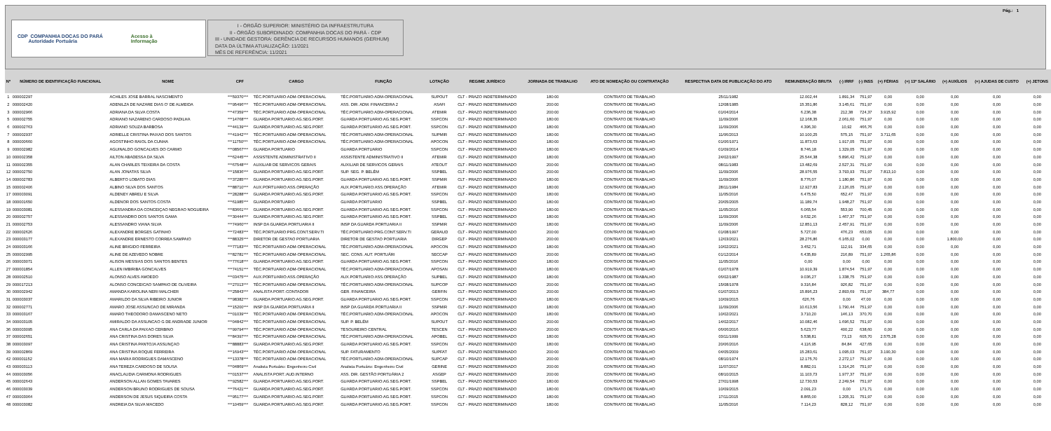Pág.: 1
CDP COMPANHIA DOCAS DO PARÁ
Autoridade Portuária Acesso à
Informação
I - ÓRGÃO SUPERIOR: MINISTÉRIO DA INFRAESTRUTURA
II - ÓRGÃO SUBORDINADO: COMPANHIA DOCAS DO PARÁ - CDP
III - UNIDADE GESTORA: GERÊNCIA DE RECURSOS HUMANOS (GERHUM)
DATA DA ÚLTIMA ATUALIZAÇÃO: 11/2021
MÊS DE REFERÊNCIA: 11/2021
| Nº | NÚMERO DE IDENTIFICAÇÃO FUNCIONAL | NOME | CPF | CARGO | FUNÇÃO | LOTAÇÃO | REGIME JURÍDICO | JORNADA DE TRABALHO | ATO DE NOMEAÇÃO OU CONTRATAÇÃO | RESPECTIVA DATA DE PUBLICAÇÃO DO ATO | REMUNERAÇÃO BRUTA | (-) IRRF | (-) INSS | (+) FÉRIAS | (+) 13º SALÁRIO | (+) AUXÍLIOS | (+) AJUDAS DE CUSTO | (+) JETONS |
| --- | --- | --- | --- | --- | --- | --- | --- | --- | --- | --- | --- | --- | --- | --- | --- | --- | --- | --- |
| 1 | 000002297 | ACHILES JOSE BARRAL NASCIMENTO | ***59370*** | TÉC.PORTUARIO:ADM-OPERACIONAL | TÉC.PORTUARIO:ADM-OPERACIONAL | SUPOUT | CLT - PRAZO INDETERMINADO | 180:00 | CONTRATO DE TRABALHO | 25/11/1982 | 12.002,44 | 1.891,34 | 751,97 | 0,00 | 0,00 | 0,00 | 0,00 | 0,00 |
| 2 | 000002420 | ADENILZA DE NAZARE DIAS O' DE ALMEIDA | ***95496*** | TÉC.PORTUARIO:ADM-OPERACIONAL | ASS. DIR. ADM. FINANCEIRA 2 | ASAFI | CLT - PRAZO INDETERMINADO | 200:00 | CONTRATO DE TRABALHO | 12/08/1985 | 15.351,86 | 3.145,61 | 751,97 | 0,00 | 0,00 | 0,00 | 0,00 | 0,00 |
| 3 | 000002966 | ADRIANA DA SILVA COSTA | ***47359*** | TÉC.PORTUARIO:ADM-OPERACIONAL | TÉC.PORTUARIO:ADM-OPERACIONAL | ATEMIR | CLT - PRAZO INDETERMINADO | 200:00 | CONTRATO DE TRABALHO | 01/04/2014 | 6.236,38 | 212,38 | 724,37 | 3.915,92 | 0,00 | 0,00 | 0,00 | 0,00 |
| 5 | 000002755 | ADRIANO NAZARENO CARDOSO PADILHA | ***14768*** | GUARDA PORTUARIO:AG.SEG.PORT. | GUARDA PORTUARIO:AG.SEG.PORT. | SSPCON | CLT - PRAZO INDETERMINADO | 180:00 | CONTRATO DE TRABALHO | 11/09/2006 | 12.168,35 | 2.061,60 | 751,97 | 0,00 | 0,00 | 0,00 | 0,00 | 0,00 |
| 6 | 000002763 | ADRIANO SOUZA BARBOSA | ***44139*** | GUARDA PORTUARIO:AG.SEG.PORT. | GUARDA PORTUARIO:AG.SEG.PORT. | SSPCON | CLT - PRAZO INDETERMINADO | 180:00 | CONTRATO DE TRABALHO | 11/09/2006 | 4.396,30 | 10,92 | 466,76 | 0,00 | 0,00 | 0,00 | 0,00 | 0,00 |
| 7 | 000002937 | ADRIELLE CRISTINA PAIXAO DOS SANTOS | ***41942*** | TÉC.PORTUARIO:ADM-OPERACIONAL | TÉC.PORTUARIO:ADM-OPERACIONAL | SUPMIR | CLT - PRAZO INDETERMINADO | 180:00 | CONTRATO DE TRABALHO | 11/06/2013 | 10.100,25 | 575,15 | 751,97 | 3.711,65 | 0,00 | 0,00 | 0,00 | 0,00 |
| 8 | 000000660 | AGOSTINHO RAIOL DA CUNHA | ***11750*** | TÉC.PORTUARIO:ADM-OPERACIONAL | TÉC.PORTUARIO:ADM-OPERACIONAL | APOCON | CLT - PRAZO INDETERMINADO | 180:00 | CONTRATO DE TRABALHO | 01/06/1971 | 11.873,63 | 1.917,05 | 751,97 | 0,00 | 0,00 | 0,00 | 0,00 | 0,00 |
| 9 | 000002982 | AGUINALDO GONCALVES DO CARMO | ***08567*** | GUARDA PORTUARIO | GUARDA PORTUARIO | SSPCON | CLT - PRAZO INDETERMINADO | 180:00 | CONTRATO DE TRABALHO | 01/09/2014 | 8.746,18 | 1.329,05 | 751,97 | 0,00 | 0,00 | 0,00 | 0,00 | 0,00 |
| 10 | 000002358 | AILTON ABADESSA DA SILVA | ***62445*** | ASSISTENTE ADMINISTRATIVO II | ASSISTENTE ADMINISTRATIVO II | ATEMIR | CLT - PRAZO INDETERMINADO | 180:00 | CONTRATO DE TRABALHO | 24/02/1997 | 25.544,38 | 5.896,42 | 751,97 | 0,00 | 0,00 | 0,00 | 0,00 | 0,00 |
| 11 | 000002355 | ALAN CHARLES TEIXEIRA DA COSTA | ***67548*** | AUXILIAR DE SERVICOS GERAIS | AUXILIAR DE SERVICOS GERAIS | ATEOUT | CLT - PRAZO INDETERMINADO | 200:00 | CONTRATO DE TRABALHO | 08/11/1983 | 13.482,69 | 2.527,31 | 751,97 | 0,00 | 0,00 | 0,00 | 0,00 | 0,00 |
| 12 | 000002750 | ALAN JONATAS SILVA | ***15836*** | GUARDA PORTUARIO:AG.SEG.PORT. | SUP. SEG. P. BELÉM | SSPBEL | CLT - PRAZO INDETERMINADO | 200:00 | CONTRATO DE TRABALHO | 11/09/2006 | 28.976,55 | 3.793,93 | 751,97 | 7.813,10 | 0,00 | 0,00 | 0,00 | 0,00 |
| 14 | 000002783 | ALBERTO LOBATO DIAS | ***37285*** | GUARDA PORTUARIO:AG.SEG.PORT. | GUARDA PORTUARIO:AG.SEG.PORT. | SSPMIR | CLT - PRAZO INDETERMINADO | 180:00 | CONTRATO DE TRABALHO | 11/09/2006 | 8.776,07 | 1.180,86 | 751,97 | 0,00 | 0,00 | 0,00 | 0,00 | 0,00 |
| 15 | 000002406 | ALBINO SILVA DOS SANTOS | ***88710*** | AUX.PORTUARIO:ASS.OPERAÇÃO | AUX.PORTUARIO:ASS.OPERAÇÃO | ATEMIR | CLT - PRAZO INDETERMINADO | 180:00 | CONTRATO DE TRABALHO | 28/11/1984 | 12.927,83 | 2.126,05 | 751,97 | 0,00 | 0,00 | 0,00 | 0,00 | 0,00 |
| 17 | 000003091 | ALDENEY ABREU E SILVA | ***28288*** | GUARDA PORTUARIO:AG.SEG.PORT. | GUARDA PORTUARIO:AG.SEG.PORT. | SSPCON | CLT - PRAZO INDETERMINADO | 180:00 | CONTRATO DE TRABALHO | 11/05/2016 | 6.475,50 | 652,47 | 751,97 | 0,00 | 0,00 | 0,00 | 0,00 | 0,00 |
| 18 | 000001650 | ALDENOR DOS SANTOS COSTA | ***61985*** | GUARDA PORTUARIO | GUARDA PORTUARIO | SSPBEL | CLT - PRAZO INDETERMINADO | 180:00 | CONTRATO DE TRABALHO | 20/05/2005 | 11.189,74 | 1.948,27 | 751,97 | 0,00 | 0,00 | 0,00 | 0,00 | 0,00 |
| 19 | 000003081 | ALESSANDRA DA CONCEIÇAO NEGRAO NOGUEIRA | ***83661*** | GUARDA PORTUARIO:AG.SEG.PORT. | GUARDA PORTUARIO:AG.SEG.PORT. | SSPCON | CLT - PRAZO INDETERMINADO | 180:00 | CONTRATO DE TRABALHO | 11/05/2016 | 6.065,54 | 553,90 | 700,45 | 0,00 | 0,00 | 0,00 | 0,00 | 0,00 |
| 20 | 000002757 | ALESSANDRO DOS SANTOS GAMA | ***30444*** | GUARDA PORTUARIO:AG.SEG.PORT. | GUARDA PORTUARIO:AG.SEG.PORT. | SSPBEL | CLT - PRAZO INDETERMINADO | 180:00 | CONTRATO DE TRABALHO | 11/09/2006 | 9.632,26 | 1.467,37 | 751,97 | 0,00 | 0,00 | 0,00 | 0,00 | 0,00 |
| 21 | 000002753 | ALESSANDRO VIANA SILVA | ***74960*** | INSP DA GUARDA PORTUARIA II | INSP DA GUARDA PORTUARIA II | SSPMIR | CLT - PRAZO INDETERMINADO | 180:00 | CONTRATO DE TRABALHO | 11/09/2006 | 12.851,13 | 2.457,91 | 751,97 | 0,00 | 0,00 | 0,00 | 0,00 | 0,00 |
| 22 | 000002626 | ALEXANDRE BORGES GATINHO | ***72483*** | TÉC.PORTUARIO:PRG.CONT.SERV.TI | TÉC.PORTUARIO:PRG.CONT.SERV.TI | GERAUD | CLT - PRAZO INDETERMINADO | 200:00 | CONTRATO DE TRABALHO | 01/08/1997 | 5.727,00 | 476,23 | 653,05 | 0,00 | 0,00 | 0,00 | 0,00 | 0,00 |
| 23 | 000003177 | ALEXANDRE ERNESTO CORREA SAMPAIO | ***88325*** | DIRETOR DE GESTAO PORTUARIA | DIRETOR DE GESTAO PORTUARIA | DIRGEP | CLT - PRAZO INDETERMINADO | 200:00 | CONTRATO DE TRABALHO | 12/03/2021 | 28.276,86 | 6.165,02 | 0,00 | 0,00 | 0,00 | 1.800,00 | 0,00 | 0,00 |
| 24 | 000003166 | ALINE BRIGIDO FERREIRA | ***77183*** | TÉC.PORTUARIO:ADM-OPERACIONAL | TÉC.PORTUARIO:ADM-OPERACIONAL | APOCON | CLT - PRAZO INDETERMINADO | 180:00 | CONTRATO DE TRABALHO | 10/02/2021 | 3.452,71 | 112,91 | 334,65 | 0,00 | 0,00 | 0,00 | 0,00 | 0,00 |
| 25 | 000002995 | ALINE DE AZEVEDO NOBRE | ***82781*** | TÉC.PORTUARIO:ADM-OPERACIONAL | SEC. CONS. AUT. PORTUÁRI | SECCAP | CLT - PRAZO INDETERMINADO | 200:00 | CONTRATO DE TRABALHO | 01/12/2014 | 6.435,89 | 216,89 | 751,97 | 1.265,86 | 0,00 | 0,00 | 0,00 | 0,00 |
| 26 | 000003071 | ALISON MESSIAS DOS SANTOS BENTES | ***77618*** | GUARDA PORTUARIO:AG.SEG.PORT. | GUARDA PORTUARIO:AG.SEG.PORT. | SSPCON | CLT - PRAZO INDETERMINADO | 180:00 | CONTRATO DE TRABALHO | 11/05/2016 | 0,00 | 0,00 | 0,00 | 0,00 | 0,00 | 0,00 | 0,00 | 0,00 |
| 27 | 000001854 | ALLEN IMBIRIBA GONCALVES | ***74151*** | TÉC.PORTUARIO:ADM-OPERACIONAL | TÉC.PORTUARIO:ADM-OPERACIONAL | APOSAN | CLT - PRAZO INDETERMINADO | 180:00 | CONTRATO DE TRABALHO | 01/07/1978 | 10.919,39 | 1.874,54 | 751,97 | 0,00 | 0,00 | 0,00 | 0,00 | 0,00 |
| 28 | 000002510 | ALONSO ALVES AMOEDO | ***03475*** | AUX.PORTUARIO:ASS.OPERAÇÃO | AUX.PORTUARIO:ASS.OPERAÇÃO | SUPBEL | CLT - PRAZO INDETERMINADO | 180:00 | CONTRATO DE TRABALHO | 06/02/1987 | 9.036,27 | 1.338,75 | 751,97 | 0,00 | 0,00 | 0,00 | 0,00 | 0,00 |
| 29 | 000017213 | ALONSO CONCEICAO SAMPAIO DE OLIVEIRA | ***27013*** | TÉC.PORTUARIO:ADM-OPERACIONAL | TÉC.PORTUARIO:ADM-OPERACIONAL | SUPCOP | CLT - PRAZO INDETERMINADO | 200:00 | CONTRATO DE TRABALHO | 15/08/1978 | 9.316,84 | 926,82 | 751,97 | 0,00 | 0,00 | 0,00 | 0,00 | 0,00 |
| 30 | 000002942 | AMANDA KAROLINA NERI MALCHER | ***25843*** | ANALISTA PORT.:CONTADOR | GER. FINANCEIRA | GERFIN | CLT - PRAZO INDETERMINADO | 200:00 | CONTRATO DE TRABALHO | 01/07/2013 | 15.896,23 | 2.893,69 | 751,97 | 384,77 | 0,00 | 0,00 | 0,00 | 0,00 |
| 31 | 000003037 | AMARILDO DA SILVA RIBEIRO JUNIOR | ***98382*** | GUARDA PORTUARIO:AG.SEG.PORT. | GUARDA PORTUARIO:AG.SEG.PORT. | SSPCON | CLT - PRAZO INDETERMINADO | 180:00 | CONTRATO DE TRABALHO | 10/09/2015 | 626,76 | 0,00 | 47,00 | 0,00 | 0,00 | 0,00 | 0,00 | 0,00 |
| 32 | 000002771 | AMARO JOSE ASSUNCAO DE MIRANDA | ***15200*** | INSP DA GUARDA PORTUARIA II | INSP DA GUARDA PORTUARIA II | SSPMIR | CLT - PRAZO INDETERMINADO | 180:00 | CONTRATO DE TRABALHO | 11/09/2006 | 10.613,56 | 1.790,44 | 751,97 | 0,00 | 0,00 | 0,00 | 0,00 | 0,00 |
| 33 | 000003167 | AMARO THEODORO DAMASCENO NETO | ***01039*** | TÉC.PORTUARIO:ADM-OPERACIONAL | TÉC.PORTUARIO:ADM-OPERACIONAL | APOCON | CLT - PRAZO INDETERMINADO | 180:00 | CONTRATO DE TRABALHO | 10/02/2021 | 3.710,20 | 146,13 | 370,70 | 0,00 | 0,00 | 0,00 | 0,00 | 0,00 |
| 34 | 000003105 | AMIRALDO DA ASSUNCAO G DE ANDRADE JUNIOR | ***04842*** | TÉC.PORTUARIO:ADM-OPERACIONAL | SUP. P. BELÉM | SUPOUT | CLT - PRAZO INDETERMINADO | 200:00 | CONTRATO DE TRABALHO | 14/02/2017 | 10.082,46 | 1.696,52 | 751,97 | 0,00 | 0,00 | 0,00 | 0,00 | 0,00 |
| 36 | 000003095 | ANA CARLA DA PAIXAO CERBINO | ***99794*** | TÉC.PORTUARIO:ADM-OPERACIONAL | TESOUREIRO CENTRAL | TESCEN | CLT - PRAZO INDETERMINADO | 200:00 | CONTRATO DE TRABALHO | 06/06/2016 | 5.623,77 | 400,22 | 638,60 | 0,00 | 0,00 | 0,00 | 0,00 | 0,00 |
| 37 | 000002651 | ANA CRISTINA DAS DORES SILVA | ***84397*** | TÉC.PORTUARIO:ADM-OPERACIONAL | TÉC.PORTUARIO:ADM-OPERACIONAL | APOBEL | CLT - PRAZO INDETERMINADO | 180:00 | CONTRATO DE TRABALHO | 03/11/1999 | 5.538,81 | 73,13 | 605,70 | 2.575,28 | 0,00 | 0,00 | 0,00 | 0,00 |
| 38 | 000003097 | ANA CRISTINA PANTOJA ASSUNÇAO | ***88883*** | GUARDA PORTUARIO:AG.SEG.PORT. | GUARDA PORTUARIO:AG.SEG.PORT. | SSPCON | CLT - PRAZO INDETERMINADO | 180:00 | CONTRATO DE TRABALHO | 20/06/2016 | 4.116,95 | 84,84 | 427,65 | 0,00 | 0,00 | 0,00 | 0,00 | 0,00 |
| 39 | 000002869 | ANA CRISTINA ROQUE FERREIRA | ***16943*** | TÉC.PORTUARIO:ADM-OPERACIONAL | SUP. FATURAMENTO | SUPFAT | CLT - PRAZO INDETERMINADO | 200:00 | CONTRATO DE TRABALHO | 04/05/2009 | 15.283,61 | 1.095,03 | 751,97 | 3.190,30 | 0,00 | 0,00 | 0,00 | 0,00 |
| 42 | 000001152 | ANA MARIA RODRIGUES DAMASCENO | ***13378*** | TÉC.PORTUARIO:ADM-OPERACIONAL | TÉC.PORTUARIO:ADM-OPERACIONAL | SUPCAP | CLT - PRAZO INDETERMINADO | 200:00 | CONTRATO DE TRABALHO | 08/10/1974 | 12.175,70 | 2.272,17 | 751,97 | 0,00 | 0,00 | 0,00 | 0,00 | 0,00 |
| 43 | 000003113 | ANA TEREZA CARDOSO DE SOUSA | ***04869*** | Analista Portuário: Engenheiro Civil | Analista Portuário: Engenheiro Civil | GERINE | CLT - PRAZO INDETERMINADO | 200:00 | CONTRATO DE TRABALHO | 11/07/2017 | 8.882,01 | 1.314,26 | 751,97 | 0,00 | 0,00 | 0,00 | 0,00 | 0,00 |
| 44 | 000003056 | ANACLAUDIA CARMONA RODRIGUES | ***01537*** | ANALISTA PORT.:AUD.INTERNO | ASS. DIR. GESTÃO PORTUÁRIA 2 | ASGEP | CLT - PRAZO INDETERMINADO | 200:00 | CONTRATO DE TRABALHO | 08/10/2015 | 11.103,73 | 1.977,37 | 751,97 | 0,00 | 0,00 | 0,00 | 0,00 | 0,00 |
| 45 | 000002643 | ANDERSON ALLAN GOMES TAVARES | ***92582*** | GUARDA PORTUARIO:AG.SEG.PORT. | GUARDA PORTUARIO:AG.SEG.PORT. | SSPBEL | CLT - PRAZO INDETERMINADO | 180:00 | CONTRATO DE TRABALHO | 27/01/1998 | 12.730,53 | 2.249,54 | 751,97 | 0,00 | 0,00 | 0,00 | 0,00 | 0,00 |
| 46 | 000003039 | ANDERSON BRUNO RODRIGUES DE SOUSA | ***76421*** | GUARDA PORTUARIO:AG.SEG.PORT. | GUARDA PORTUARIO:AG.SEG.PORT. | SSPCON | CLT - PRAZO INDETERMINADO | 180:00 | CONTRATO DE TRABALHO | 10/09/2015 | 2.091,23 | 0,00 | 171,71 | 0,00 | 0,00 | 0,00 | 0,00 | 0,00 |
| 47 | 000003064 | ANDERSON DE JESUS SIQUEIRA COSTA | ***95177*** | GUARDA PORTUARIO:AG.SEG.PORT. | GUARDA PORTUARIO:AG.SEG.PORT. | SSPCON | CLT - PRAZO INDETERMINADO | 180:00 | CONTRATO DE TRABALHO | 17/11/2015 | 8.865,00 | 1.205,31 | 751,97 | 0,00 | 0,00 | 0,00 | 0,00 | 0,00 |
| 48 | 000003082 | ANDREIA DA SILVA MACEDO | ***10459*** | GUARDA PORTUARIO:AG.SEG.PORT. | GUARDA PORTUARIO:AG.SEG.PORT. | SSPCON | CLT - PRAZO INDETERMINADO | 180:00 | CONTRATO DE TRABALHO | 11/05/2016 | 7.114,23 | 828,12 | 751,97 | 0,00 | 0,00 | 0,00 | 0,00 | 0,00 |